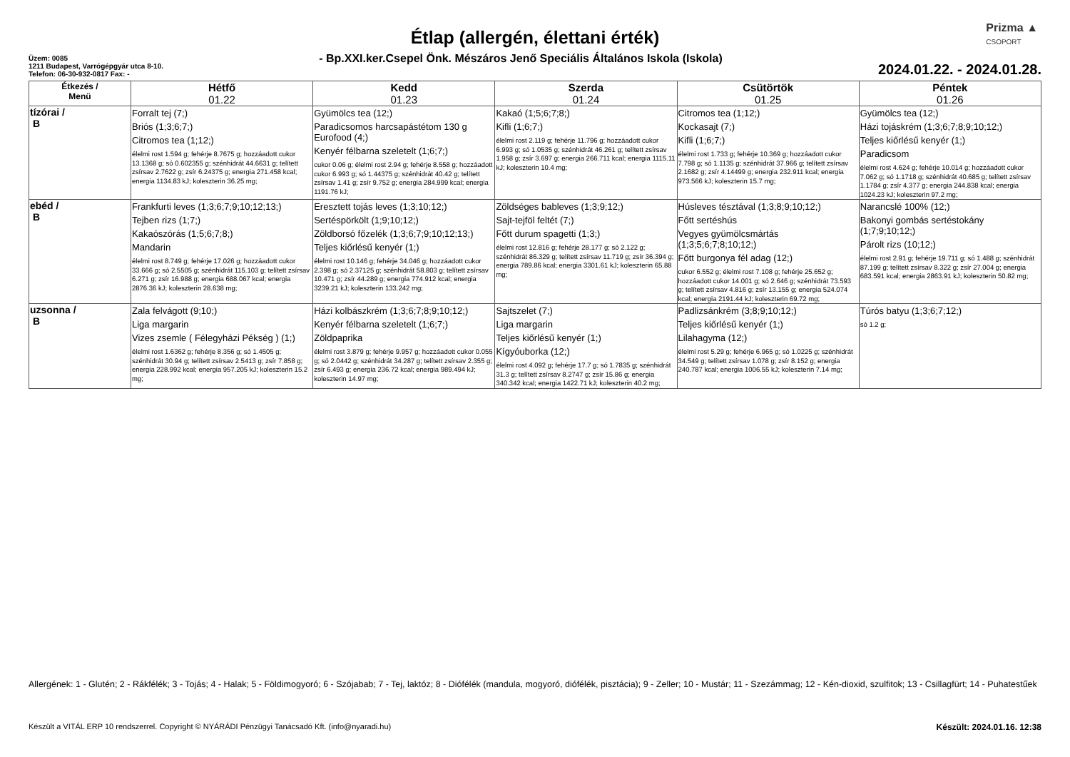Prizma ▲
CSOPORT
Étlap (allergén, élettani érték)
Üzem: 0085
1211 Budapest, Varrógépgyár utca 8-10.
Telefon: 06-30-932-0817 Fax: -
- Bp.XXI.ker.Csepel Önk. Mészáros Jenő Speciális Általános Iskola (Iskola)
2024.01.22. - 2024.01.28.
| Étkezés / Menü | Hétfő 01.22 | Kedd 01.23 | Szerda 01.24 | Csütörtök 01.25 | Péntek 01.26 |
| --- | --- | --- | --- | --- | --- |
| tízórai / B | Forralt tej (7;) Briós (1;3;6;7;) Citromos tea (1;12;) élelmi rost 1.594 g; fehérje 8.7675 g; hozzáadott cukor 13.1368 g; só 0.602355 g; szénhidrát 44.6631 g; telített zsírsav 2.7622 g; zsír 6.24375 g; energia 271.458 kcal; energia 1134.83 kJ; koleszterin 36.25 mg; | Gyümölcs tea (12;) Paradicsomos harcsapástétom 130 g Eurofood (4;) Kenyér félbarna szeletelt (1;6;7;) cukor 0.06 g; élelmi rost 2.94 g; fehérje 8.558 g; hozzáadott cukor 6.993 g; só 1.44375 g; szénhidrát 40.42 g; telített zsírsav 1.41 g; zsír 9.752 g; energia 284.999 kcal; energia 1191.76 kJ; | Kakaó (1;5;6;7;8;) Kifli (1;6;7;) élelmi rost 2.119 g; fehérje 11.796 g; hozzáadott cukor 6.993 g; só 1.0535 g; szénhidrát 46.261 g; telített zsírsav 1.958 g; zsír 3.697 g; energia 266.711 kcal; energia 1115.11 kJ; koleszterin 10.4 mg; | Citromos tea (1;12;) Kockasajt (7;) Kifli (1;6;7;) élelmi rost 1.733 g; fehérje 10.369 g; hozzáadott cukor 7.798 g; só 1.1135 g; szénhidrát 37.966 g; telített zsírsav 2.1682 g; zsír 4.14499 g; energia 232.911 kcal; energia 973.566 kJ; koleszterin 15.7 mg; | Gyümölcs tea (12;) Házi tojáskrém (1;3;6;7;8;9;10;12;) Teljes kiőrlésű kenyér (1;) Paradicsom élelmi rost 4.624 g; fehérje 10.014 g; hozzáadott cukor 7.062 g; só 1.1718 g; szénhidrát 40.685 g; telített zsírsav 1.1784 g; zsír 4.377 g; energia 244.838 kcal; energia 1024.23 kJ; koleszterin 97.2 mg; |
| ebéd / B | Frankfurti leves (1;3;6;7;9;10;12;13;) Tejben rizs (1;7;) Kakaószórás (1;5;6;7;8;) Mandarin élelmi rost 8.749 g; fehérje 17.026 g; hozzáadott cukor 33.666 g; só 2.5505 g; szénhidrát 115.103 g; telített zsírsav 6.271 g; zsír 16.988 g; energia 688.067 kcal; energia 2876.36 kJ; koleszterin 28.638 mg; | Eresztett tojás leves (1;3;10;12;) Sertéspörkölt (1;9;10;12;) Zöldborsó főzelék (1;3;6;7;9;10;12;13;) Teljes kiőrlésű kenyér (1;) élelmi rost 10.146 g; fehérje 34.046 g; hozzáadott cukor 2.398 g; só 2.37125 g; szénhidrát 58.803 g; telített zsírsav 10.471 g; zsír 44.289 g; energia 774.912 kcal; energia 3239.21 kJ; koleszterin 133.242 mg; | Zöldséges bableves (1;3;9;12;) Sajt-tejföl feltét (7;) Főtt durum spagetti (1;3;) élelmi rost 12.816 g; fehérje 28.177 g; só 2.122 g; szénhidrát 86.329 g; telített zsírsav 11.719 g; zsír 36.394 g; energia 789.86 kcal; energia 3301.61 kJ; koleszterin 65.88 mg; | Húsleves tésztával (1;3;8;9;10;12;) Főtt sertéshús Vegyes gyümölcsmártás (1;3;5;6;7;8;10;12;) Főtt burgonya fél adag (12;) cukor 6.552 g; élelmi rost 7.108 g; fehérje 25.652 g; hozzáadott cukor 14.001 g; só 2.646 g; szénhidrát 73.593 g; telített zsírsav 4.816 g; zsír 13.155 g; energia 524.074 kcal; energia 2191.44 kJ; koleszterin 69.72 mg; | Narancslé 100% (12;) Bakonyi gombás sertéstokány (1;7;9;10;12;) Párolt rizs (10;12;) élelmi rost 2.91 g; fehérje 19.711 g; só 1.488 g; szénhidrát 87.199 g; telített zsírsav 8.322 g; zsír 27.004 g; energia 683.591 kcal; energia 2863.91 kJ; koleszterin 50.82 mg; |
| uzsonna / B | Zala felvágott (9;10;) Liga margarin Vizes zsemle ( Félegyházi Pékség ) (1;) élelmi rost 1.6362 g; fehérje 8.356 g; só 1.4505 g; szénhidrát 30.94 g; telített zsírsav 2.5413 g; zsír 7.858 g; energia 228.992 kcal; energia 957.205 kJ; koleszterin 15.2 mg; | Házi kolbászkrém (1;3;6;7;8;9;10;12;) Kenyér félbarna szeletelt (1;6;7;) Zöldpaprika élelmi rost 3.879 g; fehérje 9.957 g; hozzáadott cukor 0.055 g; só 2.0442 g; szénhidrát 34.287 g; telített zsírsav 2.355 g; zsír 6.493 g; energia 236.72 kcal; energia 989.494 kJ; koleszterin 14.97 mg; | Sajtszelet (7;) Liga margarin Teljes kiőrlésű kenyér (1;) Kígyóuborka (12;) élelmi rost 4.092 g; fehérje 17.7 g; só 1.7835 g; szénhidrát 31.3 g; telített zsírsav 8.2747 g; zsír 15.86 g; energia 340.342 kcal; energia 1422.71 kJ; koleszterin 40.2 mg; | Padlizsánkrém (3;8;9;10;12;) Teljes kiőrlésű kenyér (1;) Lilahagyma (12;) élelmi rost 5.29 g; fehérje 6.965 g; só 1.0225 g; szénhidrát 34.549 g; telített zsírsav 1.078 g; zsír 8.152 g; energia 240.787 kcal; energia 1006.55 kJ; koleszterin 7.14 mg; | Túrós batyu (1;3;6;7;12;) só 1.2 g; |
Allergének: 1 - Glutén; 2 - Rákfélék; 3 - Tojás; 4 - Halak; 5 - Földimogyoró; 6 - Szójabab; 7 - Tej, laktóz; 8 - Diófélék (mandula, mogyoró, diófélék, pisztácia); 9 - Zeller; 10 - Mustár; 11 - Szezámmag; 12 - Kén-dioxid, szulfitok; 13 - Csillagfürt; 14 - Puhatestűek
Készült a VITÁL ERP 10 rendszerrel. Copyright © NYÁRÁDI Pénzügyi Tanácsadó Kft. (info@nyaradi.hu) Készült: 2024.01.16. 12:38